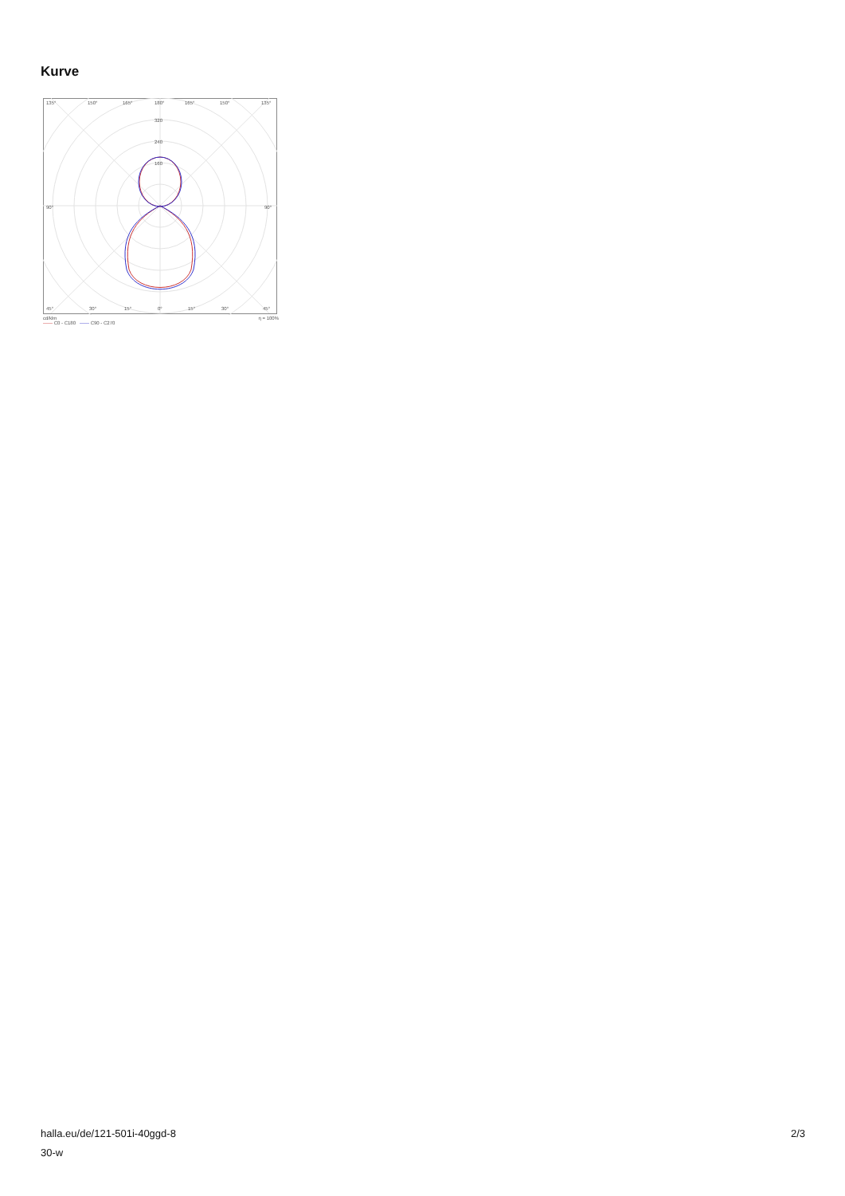Kurve
135°
150°
165°
180°
165°
150°
135°
320
240
160
90°
90°
45°
30°
15°
0°
15°
30°
45°
cd/klm η = 100%
—— C0 - C180 —— C90 - C270
halla.eu/de/121-501i-40ggd-8
30-w
2/3